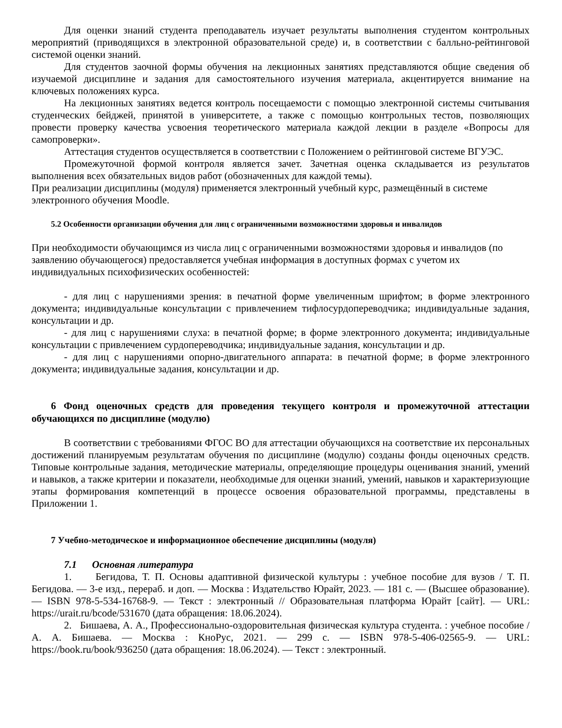Для оценки знаний студента преподаватель изучает результаты выполнения студентом контрольных мероприятий (приводящихся в электронной образовательной среде) и, в соответствии с балльно-рейтинговой системой оценки знаний.
Для студентов заочной формы обучения на лекционных занятиях представляются общие сведения об изучаемой дисциплине и задания для самостоятельного изучения материала, акцентируется внимание на ключевых положениях курса.
На лекционных занятиях ведется контроль посещаемости с помощью электронной системы считывания студенческих бейджей, принятой в университете, а также с помощью контрольных тестов, позволяющих провести проверку качества усвоения теоретического материала каждой лекции в разделе «Вопросы для самопроверки».
Аттестация студентов осуществляется в соответствии с Положением о рейтинговой системе ВГУЭС.
Промежуточной формой контроля является зачет. Зачетная оценка складывается из результатов выполнения всех обязательных видов работ (обозначенных для каждой темы).
При реализации дисциплины (модуля) применяется электронный учебный курс, размещённый в системе электронного обучения Moodle.
5.2 Особенности организации обучения для лиц с ограниченными возможностями здоровья и инвалидов
При необходимости обучающимся из числа лиц с ограниченными возможностями здоровья и инвалидов (по заявлению обучающегося) предоставляется учебная информация в доступных формах с учетом их индивидуальных психофизических особенностей:
- для лиц с нарушениями зрения: в печатной форме увеличенным шрифтом; в форме электронного документа; индивидуальные консультации с привлечением тифлосурдопереводчика; индивидуальные задания, консультации и др.
- для лиц с нарушениями слуха: в печатной форме; в форме электронного документа; индивидуальные консультации с привлечением сурдопереводчика; индивидуальные задания, консультации и др.
- для лиц с нарушениями опорно-двигательного аппарата: в печатной форме; в форме электронного документа; индивидуальные задания, консультации и др.
6 Фонд оценочных средств для проведения текущего контроля и промежуточной аттестации обучающихся по дисциплине (модулю)
В соответствии с требованиями ФГОС ВО для аттестации обучающихся на соответствие их персональных достижений планируемым результатам обучения по дисциплине (модулю) созданы фонды оценочных средств. Типовые контрольные задания, методические материалы, определяющие процедуры оценивания знаний, умений и навыков, а также критерии и показатели, необходимые для оценки знаний, умений, навыков и характеризующие этапы формирования компетенций в процессе освоения образовательной программы, представлены в Приложении 1.
7 Учебно-методическое и информационное обеспечение дисциплины (модуля)
7.1 Основная литература
1. Бегидова, Т. П. Основы адаптивной физической культуры : учебное пособие для вузов / Т. П. Бегидова. — 3-е изд., перераб. и доп. — Москва : Издательство Юрайт, 2023. — 181 с. — (Высшее образование). — ISBN 978-5-534-16768-9. — Текст : электронный // Образовательная платформа Юрайт [сайт]. — URL: https://urait.ru/bcode/531670 (дата обращения: 18.06.2024).
2. Бишаева, А. А., Профессионально-оздоровительная физическая культура студента. : учебное пособие / А. А. Бишаева. — Москва : КноРус, 2021. — 299 с. — ISBN 978-5-406-02565-9. — URL: https://book.ru/book/936250 (дата обращения: 18.06.2024). — Текст : электронный.